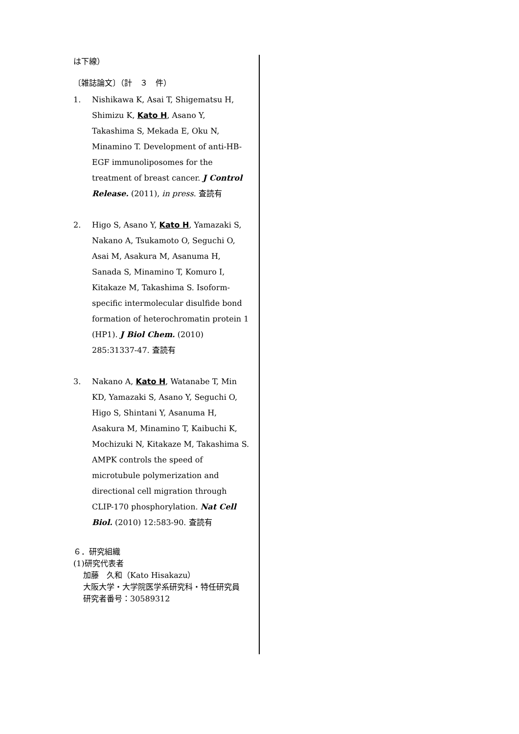は下線）
〔雑誌論文〕（計　３　件）
1. Nishikawa K, Asai T, Shigematsu H, Shimizu K, Kato H, Asano Y, Takashima S, Mekada E, Oku N, Minamino T. Development of anti-HB-EGF immunoliposomes for the treatment of breast cancer. J Control Release. (2011), in press. 査読有
2. Higo S, Asano Y, Kato H, Yamazaki S, Nakano A, Tsukamoto O, Seguchi O, Asai M, Asakura M, Asanuma H, Sanada S, Minamino T, Komuro I, Kitakaze M, Takashima S. Isoform-specific intermolecular disulfide bond formation of heterochromatin protein 1 (HP1). J Biol Chem. (2010) 285:31337-47. 査読有
3. Nakano A, Kato H, Watanabe T, Min KD, Yamazaki S, Asano Y, Seguchi O, Higo S, Shintani Y, Asanuma H, Asakura M, Minamino T, Kaibuchi K, Mochizuki N, Kitakaze M, Takashima S. AMPK controls the speed of microtubule polymerization and directional cell migration through CLIP-170 phosphorylation. Nat Cell Biol. (2010) 12:583-90. 査読有
６．研究組織
(1)研究代表者
加藤　久和（Kato Hisakazu）
大阪大学・大学院医学系研究科・特任研究員
研究者番号：30589312